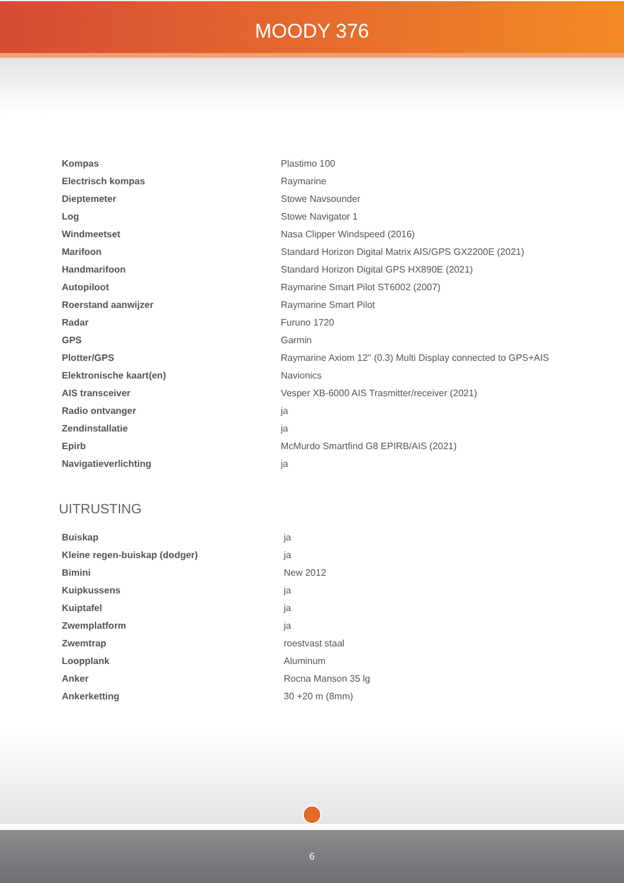MOODY 376
| Kompas | Plastimo 100 |
| Electrisch kompas | Raymarine |
| Dieptemeter | Stowe Navsounder |
| Log | Stowe Navigator 1 |
| Windmeetset | Nasa Clipper Windspeed (2016) |
| Marifoon | Standard Horizon Digital Matrix AIS/GPS GX2200E (2021) |
| Handmarifoon | Standard Horizon Digital GPS HX890E (2021) |
| Autopiloot | Raymarine Smart Pilot ST6002 (2007) |
| Roerstand aanwijzer | Raymarine Smart Pilot |
| Radar | Furuno 1720 |
| GPS | Garmin |
| Plotter/GPS | Raymarine Axiom 12'' (0.3) Multi Display connected to GPS+AIS |
| Elektronische kaart(en) | Navionics |
| AIS transceiver | Vesper XB-6000 AIS Trasmitter/receiver (2021) |
| Radio ontvanger | ja |
| Zendinstallatie | ja |
| Epirb | McMurdo Smartfind G8 EPIRB/AIS (2021) |
| Navigatieverlichting | ja |
UITRUSTING
| Buiskap | ja |
| Kleine regen-buiskap (dodger) | ja |
| Bimini | New 2012 |
| Kuipkussens | ja |
| Kuiptafel | ja |
| Zwemplatform | ja |
| Zwemtrap | roestvast staal |
| Loopplank | Aluminum |
| Anker | Rocna Manson 35 lg |
| Ankerketting | 30 +20 m (8mm) |
6